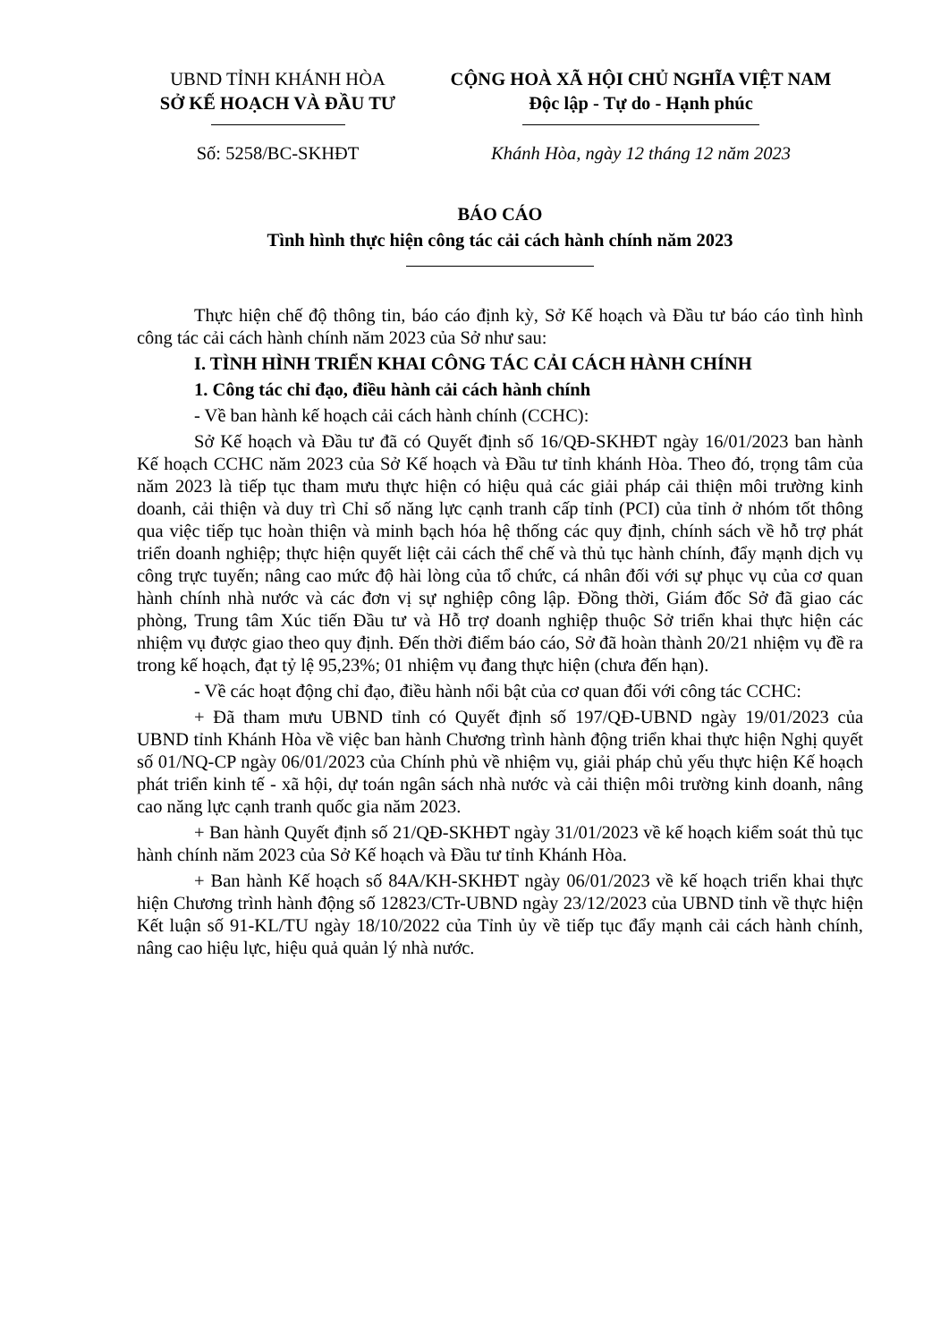UBND TỈNH KHÁNH HÒA
SỞ KẾ HOẠCH VÀ ĐẦU TƯ
CỘNG HOÀ XÃ HỘI CHỦ NGHĨA VIỆT NAM
Độc lập - Tự do - Hạnh phúc
Số: 5258/BC-SKHĐT Khánh Hòa, ngày 12 tháng 12 năm 2023
BÁO CÁO
Tình hình thực hiện công tác cải cách hành chính năm 2023
Thực hiện chế độ thông tin, báo cáo định kỳ, Sở Kế hoạch và Đầu tư báo cáo tình hình công tác cải cách hành chính năm 2023 của Sở như sau:
I. TÌNH HÌNH TRIỂN KHAI CÔNG TÁC CẢI CÁCH HÀNH CHÍNH
1. Công tác chỉ đạo, điều hành cải cách hành chính
- Về ban hành kế hoạch cải cách hành chính (CCHC):
Sở Kế hoạch và Đầu tư đã có Quyết định số 16/QĐ-SKHĐT ngày 16/01/2023 ban hành Kế hoạch CCHC năm 2023 của Sở Kế hoạch và Đầu tư tỉnh khánh Hòa. Theo đó, trọng tâm của năm 2023 là tiếp tục tham mưu thực hiện có hiệu quả các giải pháp cải thiện môi trường kinh doanh, cải thiện và duy trì Chỉ số năng lực cạnh tranh cấp tỉnh (PCI) của tỉnh ở nhóm tốt thông qua việc tiếp tục hoàn thiện và minh bạch hóa hệ thống các quy định, chính sách về hỗ trợ phát triển doanh nghiệp; thực hiện quyết liệt cải cách thể chế và thủ tục hành chính, đẩy mạnh dịch vụ công trực tuyến; nâng cao mức độ hài lòng của tổ chức, cá nhân đối với sự phục vụ của cơ quan hành chính nhà nước và các đơn vị sự nghiệp công lập. Đồng thời, Giám đốc Sở đã giao các phòng, Trung tâm Xúc tiến Đầu tư và Hỗ trợ doanh nghiệp thuộc Sở triển khai thực hiện các nhiệm vụ được giao theo quy định. Đến thời điểm báo cáo, Sở đã hoàn thành 20/21 nhiệm vụ đề ra trong kế hoạch, đạt tỷ lệ 95,23%; 01 nhiệm vụ đang thực hiện (chưa đến hạn).
- Về các hoạt động chỉ đạo, điều hành nổi bật của cơ quan đối với công tác CCHC:
+ Đã tham mưu UBND tỉnh có Quyết định số 197/QĐ-UBND ngày 19/01/2023 của UBND tỉnh Khánh Hòa về việc ban hành Chương trình hành động triển khai thực hiện Nghị quyết số 01/NQ-CP ngày 06/01/2023 của Chính phủ về nhiệm vụ, giải pháp chủ yếu thực hiện Kế hoạch phát triển kinh tế - xã hội, dự toán ngân sách nhà nước và cải thiện môi trường kinh doanh, nâng cao năng lực cạnh tranh quốc gia năm 2023.
+ Ban hành Quyết định số 21/QĐ-SKHĐT ngày 31/01/2023 về kế hoạch kiểm soát thủ tục hành chính năm 2023 của Sở Kế hoạch và Đầu tư tỉnh Khánh Hòa.
+ Ban hành Kế hoạch số 84A/KH-SKHĐT ngày 06/01/2023 về kế hoạch triển khai thực hiện Chương trình hành động số 12823/CTr-UBND ngày 23/12/2023 của UBND tỉnh về thực hiện Kết luận số 91-KL/TU ngày 18/10/2022 của Tỉnh ủy về tiếp tục đẩy mạnh cải cách hành chính, nâng cao hiệu lực, hiệu quả quản lý nhà nước.